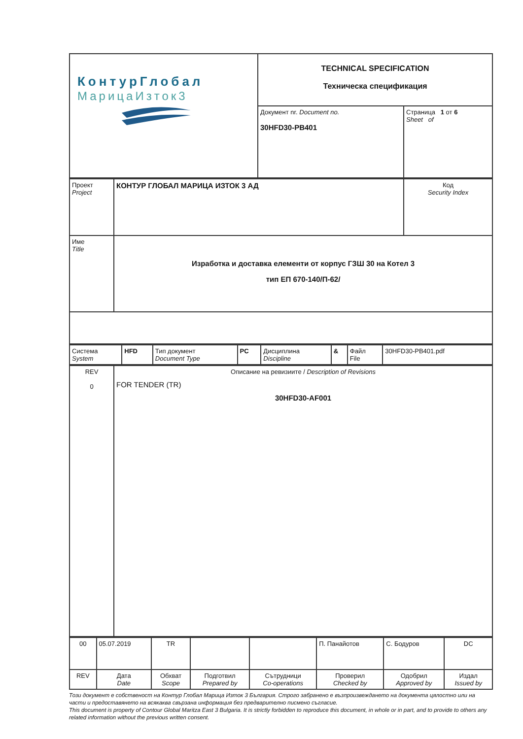| КонтурГлобал МарицаИзток3 | TECHNICAL SPECIFICATION Техническа спецификация | |
| | Документ nr. Document no. 30HFD30-PB401 | Страница 1 от 6 Sheet of |
| Проект Project | КОНТУР ГЛОБАЛ МАРИЦА ИЗТОК 3 АД | Код Security Index |
| Име Title | Изработка и доставка елементи от корпус ГЗШ 30 на Котел 3 тип ЕП 670-140/П-62/ | |
| Система System | HFD | Тип документ Document Type | PC | Дисциплина Discipline | & | Файл File | 30HFD30-PB401.pdf |
| REV 0 | Описание на ревизиите / Description of Revisions FOR TENDER (TR) 30HFD30-AF001 |
| 00 | 05.07.2019 | TR | | | П. Панайотов | С. Бодуров | DC |
| REV | Дата Date | Обхват Scope | Подготвил Prepared by | Сътрудници Co-operations | Проверил Checked by | Одобрил Approved by | Издал Issued by |
Този документ е собственост на Контур Глобал Марица Изток 3 България. Строго забранено е възпроизвеждането на документа цялостно или на части и предоставянето на всякаква свързана информация без предварително писмено съгласие.
This document is property of Contour Global Maritza East 3 Bulgaria. It is strictly forbidden to reproduce this document, in whole or in part, and to provide to others any related information without the previous written consent.